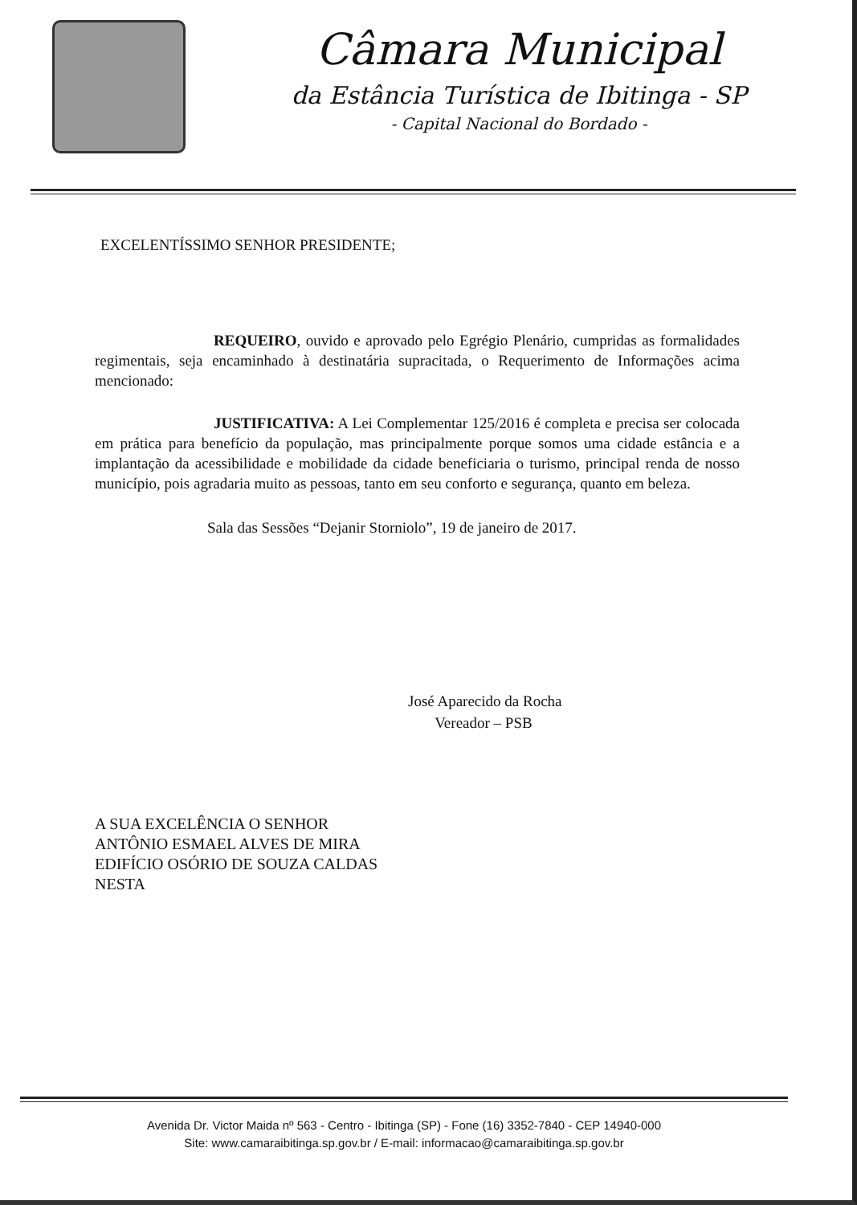Câmara Municipal
da Estância Turística de Ibitinga - SP
- Capital Nacional do Bordado -
EXCELENTÍSSIMO SENHOR PRESIDENTE;
REQUEIRO, ouvido e aprovado pelo Egrégio Plenário, cumpridas as formalidades regimentais, seja encaminhado à destinatária supracitada, o Requerimento de Informações acima mencionado:
JUSTIFICATIVA: A Lei Complementar 125/2016 é completa e precisa ser colocada em prática para benefício da população, mas principalmente porque somos uma cidade estância e a implantação da acessibilidade e mobilidade da cidade beneficiaria o turismo, principal renda de nosso município, pois agradaria muito as pessoas, tanto em seu conforto e segurança, quanto em beleza.
Sala das Sessões “Dejanir Storniolo”, 19 de janeiro de 2017.
José Aparecido da Rocha
Vereador – PSB
A SUA EXCELÊNCIA O SENHOR
ANTÔNIO ESMAEL ALVES DE MIRA
EDIFÍCIO OSÓRIO DE SOUZA CALDAS
NESTA
Avenida Dr. Victor Maida nº 563 - Centro - Ibitinga (SP) - Fone (16) 3352-7840 - CEP 14940-000
Site: www.camaraibitinga.sp.gov.br / E-mail: informacao@camaraibitinga.sp.gov.br